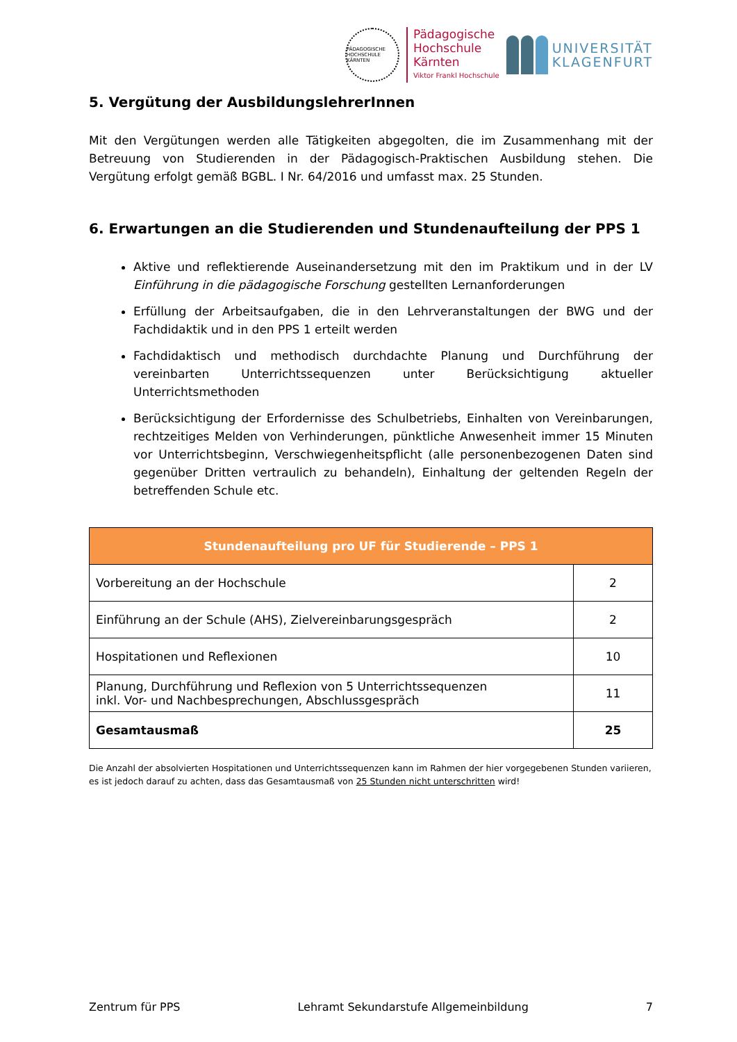PÄDAGOGISCHE HOCHSCHULE KÄRNTEN
Pädagogische
Hochschule
Kärnten
Viktor Frankl Hochschule
UNIVERSITÄT
KLAGENFURT
5. Vergütung der AusbildungslehrerInnen
Mit den Vergütungen werden alle Tätigkeiten abgegolten, die im Zusammenhang mit der Betreuung von Studierenden in der Pädagogisch-Praktischen Ausbildung stehen. Die Vergütung erfolgt gemäß BGBL. I Nr. 64/2016 und umfasst max. 25 Stunden.
6. Erwartungen an die Studierenden und Stundenaufteilung der PPS 1
Aktive und reflektierende Auseinandersetzung mit den im Praktikum und in der LV Einführung in die pädagogische Forschung gestellten Lernanforderungen
Erfüllung der Arbeitsaufgaben, die in den Lehrveranstaltungen der BWG und der Fachdidaktik und in den PPS 1 erteilt werden
Fachdidaktisch und methodisch durchdachte Planung und Durchführung der vereinbarten Unterrichtssequenzen unter Berücksichtigung aktueller Unterrichtsmethoden
Berücksichtigung der Erfordernisse des Schulbetriebs, Einhalten von Vereinbarungen, rechtzeitiges Melden von Verhinderungen, pünktliche Anwesenheit immer 15 Minuten vor Unterrichtsbeginn, Verschwiegenheitspflicht (alle personenbezogenen Daten sind gegenüber Dritten vertraulich zu behandeln), Einhaltung der geltenden Regeln der betreffenden Schule etc.
| Stundenaufteilung pro UF für Studierende – PPS 1 | |
| --- | --- |
| Vorbereitung an der Hochschule | 2 |
| Einführung an der Schule (AHS), Zielvereinbarungsgespräch | 2 |
| Hospitationen und Reflexionen | 10 |
| Planung, Durchführung und Reflexion von 5 Unterrichtssequenzen inkl. Vor- und Nachbesprechungen, Abschlussgespräch | 11 |
| Gesamtausmaß | 25 |
Die Anzahl der absolvierten Hospitationen und Unterrichtssequenzen kann im Rahmen der hier vorgegebenen Stunden variieren, es ist jedoch darauf zu achten, dass das Gesamtausmaß von 25 Stunden nicht unterschritten wird!
Zentrum für PPS Lehramt Sekundarstufe Allgemeinbildung 7